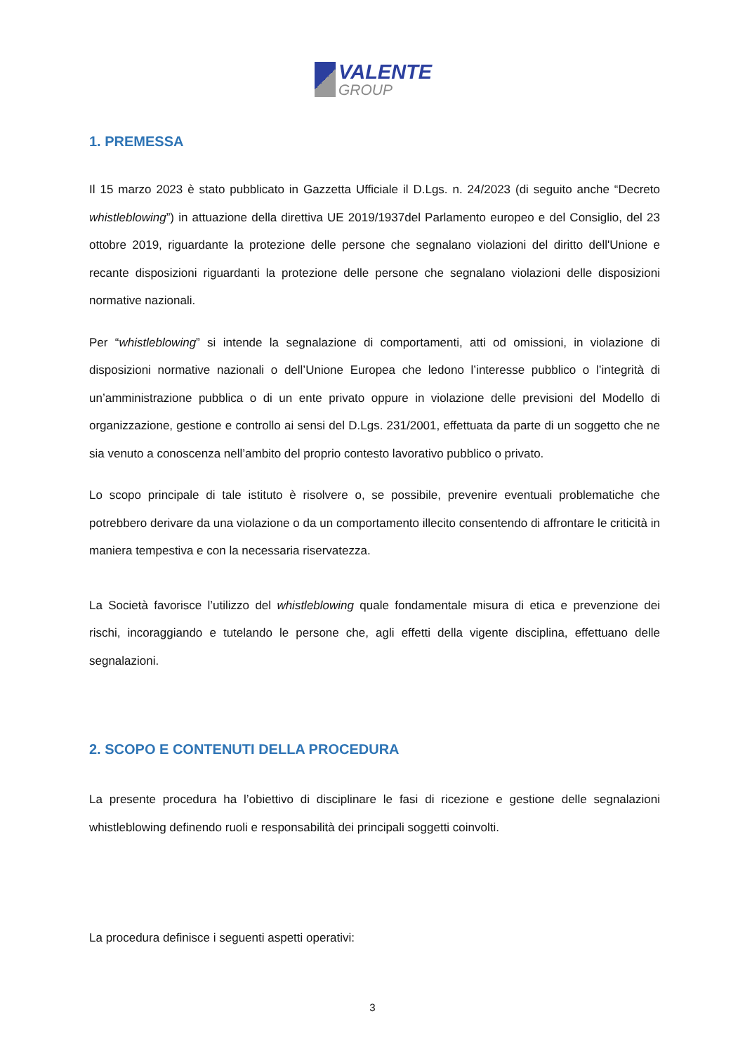VALENTE
GROUP
1. PREMESSA
Il 15 marzo 2023 è stato pubblicato in Gazzetta Ufficiale il D.Lgs. n. 24/2023 (di seguito anche “Decreto whistleblowing”) in attuazione della direttiva UE 2019/1937del Parlamento europeo e del Consiglio, del 23 ottobre 2019, riguardante la protezione delle persone che segnalano violazioni del diritto dell'Unione e recante disposizioni riguardanti la protezione delle persone che segnalano violazioni delle disposizioni normative nazionali.
Per “whistleblowing” si intende la segnalazione di comportamenti, atti od omissioni, in violazione di disposizioni normative nazionali o dell’Unione Europea che ledono l’interesse pubblico o l’integrità di un’amministrazione pubblica o di un ente privato oppure in violazione delle previsioni del Modello di organizzazione, gestione e controllo ai sensi del D.Lgs. 231/2001, effettuata da parte di un soggetto che ne sia venuto a conoscenza nell’ambito del proprio contesto lavorativo pubblico o privato.
Lo scopo principale di tale istituto è risolvere o, se possibile, prevenire eventuali problematiche che potrebbero derivare da una violazione o da un comportamento illecito consentendo di affrontare le criticità in maniera tempestiva e con la necessaria riservatezza.
La Società favorisce l’utilizzo del whistleblowing quale fondamentale misura di etica e prevenzione dei rischi, incoraggiando e tutelando le persone che, agli effetti della vigente disciplina, effettuano delle segnalazioni.
2. SCOPO E CONTENUTI DELLA PROCEDURA
La presente procedura ha l’obiettivo di disciplinare le fasi di ricezione e gestione delle segnalazioni whistleblowing definendo ruoli e responsabilità dei principali soggetti coinvolti.
La procedura definisce i seguenti aspetti operativi:
3